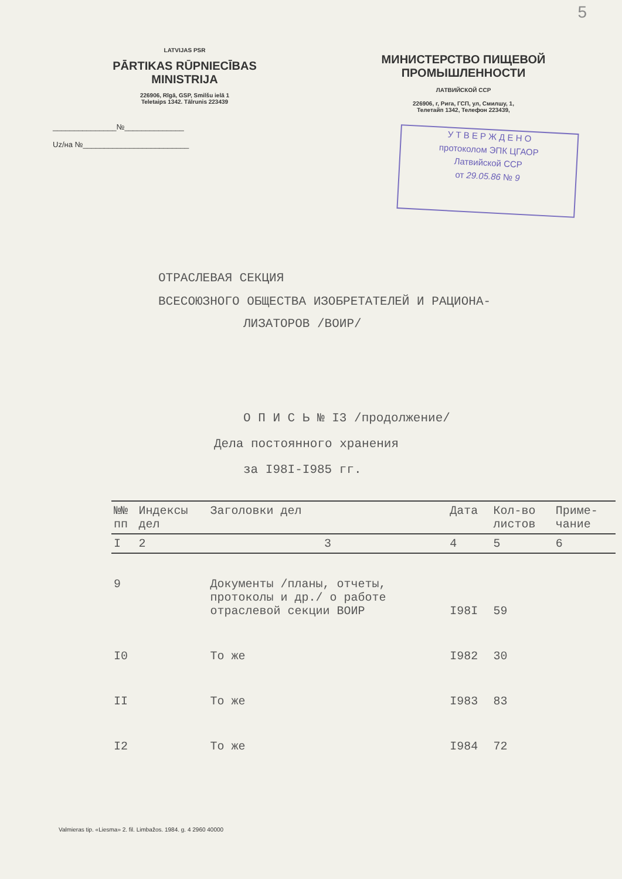5
LATVIJAS PSR
PĀRTIKAS RŪPNIECĪBAS
MINISTRIJA
226906, Rīgā, GSP, Smilšu ielā 1
Teletaips 1342. Tālrunis 223439
_______________№______________
Uz/на №_________________________
МИНИСТЕРСТВО ПИЩЕВОЙ
ПРОМЫШЛЕННОСТИ
ЛАТВИЙСКОЙ ССР
226906, г, Рига, ГСП, ул, Смилшу, 1,
Телетайп 1342, Телефон 223439,
У Т В Е Р Ж Д Е Н О
протоколом ЭПК ЦГАОР
Латвийской ССР
от 29.05.86 № 9
ОТРАСЛЕВАЯ СЕКЦИЯ
ВСЕСОЮЗНОГО ОБЩЕСТВА ИЗОБРЕТАТЕЛЕЙ И РАЦИОНА-
ЛИЗАТОРОВ /ВОИР/
О П И С Ь № I3 /продолжение/
Дела постоянного хранения
за I98I-I985 гг.
| №№ пп | Индексы дел | Заголовки дел | Дата | Кол-во листов | Приме- чание |
| --- | --- | --- | --- | --- | --- |
| I | 2 | 3 | 4 | 5 | 6 |
| 9 | | Документы /планы, отчеты, протоколы и др./ о работе отраслевой секции ВОИР | I98I | 59 | |
| I0 | | То же | I982 | 30 | |
| II | | То же | I983 | 83 | |
| I2 | | То же | I984 | 72 | |
Valmieras tip. «Liesma» 2. fil. Limbažos. 1984. g. 4 2960 40000